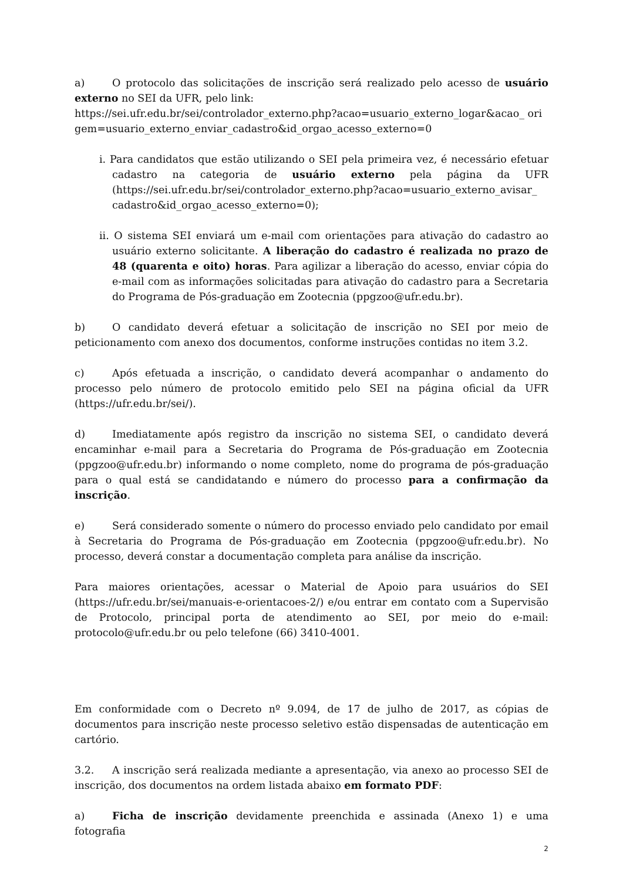a) O protocolo das solicitações de inscrição será realizado pelo acesso de usuário externo no SEI da UFR, pelo link:
https://sei.ufr.edu.br/sei/controlador_externo.php?acao=usuario_externo_logar&acao_ origem=usuario_externo_enviar_cadastro&id_orgao_acesso_externo=0
i. Para candidatos que estão utilizando o SEI pela primeira vez, é necessário efetuar cadastro na categoria de usuário externo pela página da UFR (https://sei.ufr.edu.br/sei/controlador_externo.php?acao=usuario_externo_avisar_ cadastro&id_orgao_acesso_externo=0);
ii. O sistema SEI enviará um e-mail com orientações para ativação do cadastro ao usuário externo solicitante. A liberação do cadastro é realizada no prazo de 48 (quarenta e oito) horas. Para agilizar a liberação do acesso, enviar cópia do e-mail com as informações solicitadas para ativação do cadastro para a Secretaria do Programa de Pós-graduação em Zootecnia (ppgzoo@ufr.edu.br).
b) O candidato deverá efetuar a solicitação de inscrição no SEI por meio de peticionamento com anexo dos documentos, conforme instruções contidas no item 3.2.
c) Após efetuada a inscrição, o candidato deverá acompanhar o andamento do processo pelo número de protocolo emitido pelo SEI na página oficial da UFR (https://ufr.edu.br/sei/).
d) Imediatamente após registro da inscrição no sistema SEI, o candidato deverá encaminhar e-mail para a Secretaria do Programa de Pós-graduação em Zootecnia (ppgzoo@ufr.edu.br) informando o nome completo, nome do programa de pós-graduação para o qual está se candidatando e número do processo para a confirmação da inscrição.
e) Será considerado somente o número do processo enviado pelo candidato por email à Secretaria do Programa de Pós-graduação em Zootecnia (ppgzoo@ufr.edu.br). No processo, deverá constar a documentação completa para análise da inscrição.
Para maiores orientações, acessar o Material de Apoio para usuários do SEI (https://ufr.edu.br/sei/manuais-e-orientacoes-2/) e/ou entrar em contato com a Supervisão de Protocolo, principal porta de atendimento ao SEI, por meio do e-mail: protocolo@ufr.edu.br ou pelo telefone (66) 3410-4001.
Em conformidade com o Decreto nº 9.094, de 17 de julho de 2017, as cópias de documentos para inscrição neste processo seletivo estão dispensadas de autenticação em cartório.
3.2. A inscrição será realizada mediante a apresentação, via anexo ao processo SEI de inscrição, dos documentos na ordem listada abaixo em formato PDF:
a) Ficha de inscrição devidamente preenchida e assinada (Anexo 1) e uma fotografia
2